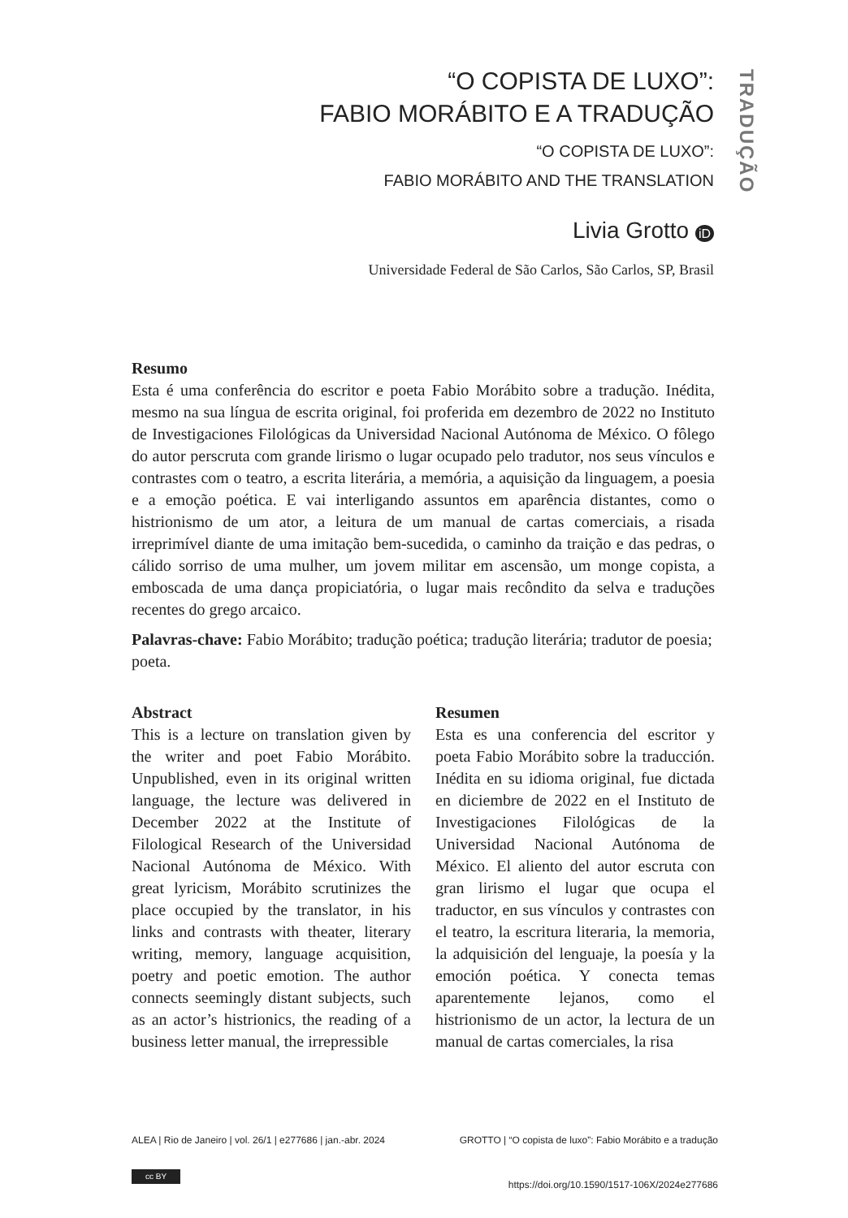TRADUÇÃO
“O COPISTA DE LUXO”:
FABIO MORÁBITO E A TRADUÇÃO
“O COPISTA DE LUXO”:
FABIO MORÁBITO AND THE TRANSLATION
Livia Grotto iD
Universidade Federal de São Carlos, São Carlos, SP, Brasil
Resumo
Esta é uma conferência do escritor e poeta Fabio Morábito sobre a tradução. Inédita, mesmo na sua língua de escrita original, foi proferida em dezembro de 2022 no Instituto de Investigaciones Filológicas da Universidad Nacional Autónoma de México. O fôlego do autor perscruta com grande lirismo o lugar ocupado pelo tradutor, nos seus vínculos e contrastes com o teatro, a escrita literária, a memória, a aquisição da linguagem, a poesia e a emoção poética. E vai interligando assuntos em aparência distantes, como o histrionismo de um ator, a leitura de um manual de cartas comerciais, a risada irreprimível diante de uma imitação bem-sucedida, o caminho da traição e das pedras, o cálido sorriso de uma mulher, um jovem militar em ascensão, um monge copista, a emboscada de uma dança propiciatória, o lugar mais recôndito da selva e traduções recentes do grego arcaico.
Palavras-chave: Fabio Morábito; tradução poética; tradução literária; tradutor de poesia; poeta.
Abstract
This is a lecture on translation given by the writer and poet Fabio Morábito. Unpublished, even in its original written language, the lecture was delivered in December 2022 at the Institute of Filological Research of the Universidad Nacional Autónoma de México. With great lyricism, Morábito scrutinizes the place occupied by the translator, in his links and contrasts with theater, literary writing, memory, language acquisition, poetry and poetic emotion. The author connects seemingly distant subjects, such as an actor’s histrionics, the reading of a business letter manual, the irrepressible
Resumen
Esta es una conferencia del escritor y poeta Fabio Morábito sobre la traducción. Inédita en su idioma original, fue dictada en diciembre de 2022 en el Instituto de Investigaciones Filológicas de la Universidad Nacional Autónoma de México. El aliento del autor escruta con gran lirismo el lugar que ocupa el traductor, en sus vínculos y contrastes con el teatro, la escritura literaria, la memoria, la adquisición del lenguaje, la poesía y la emoción poética. Y conecta temas aparentemente lejanos, como el histrionismo de un actor, la lectura de un manual de cartas comerciales, la risa
ALEA | Rio de Janeiro | vol. 26/1 | e277686 | jan.-abr. 2024 GROTTO | “O copista de luxo”: Fabio Morábito e a tradução
cc BY
https://doi.org/10.1590/1517-106X/2024e277686